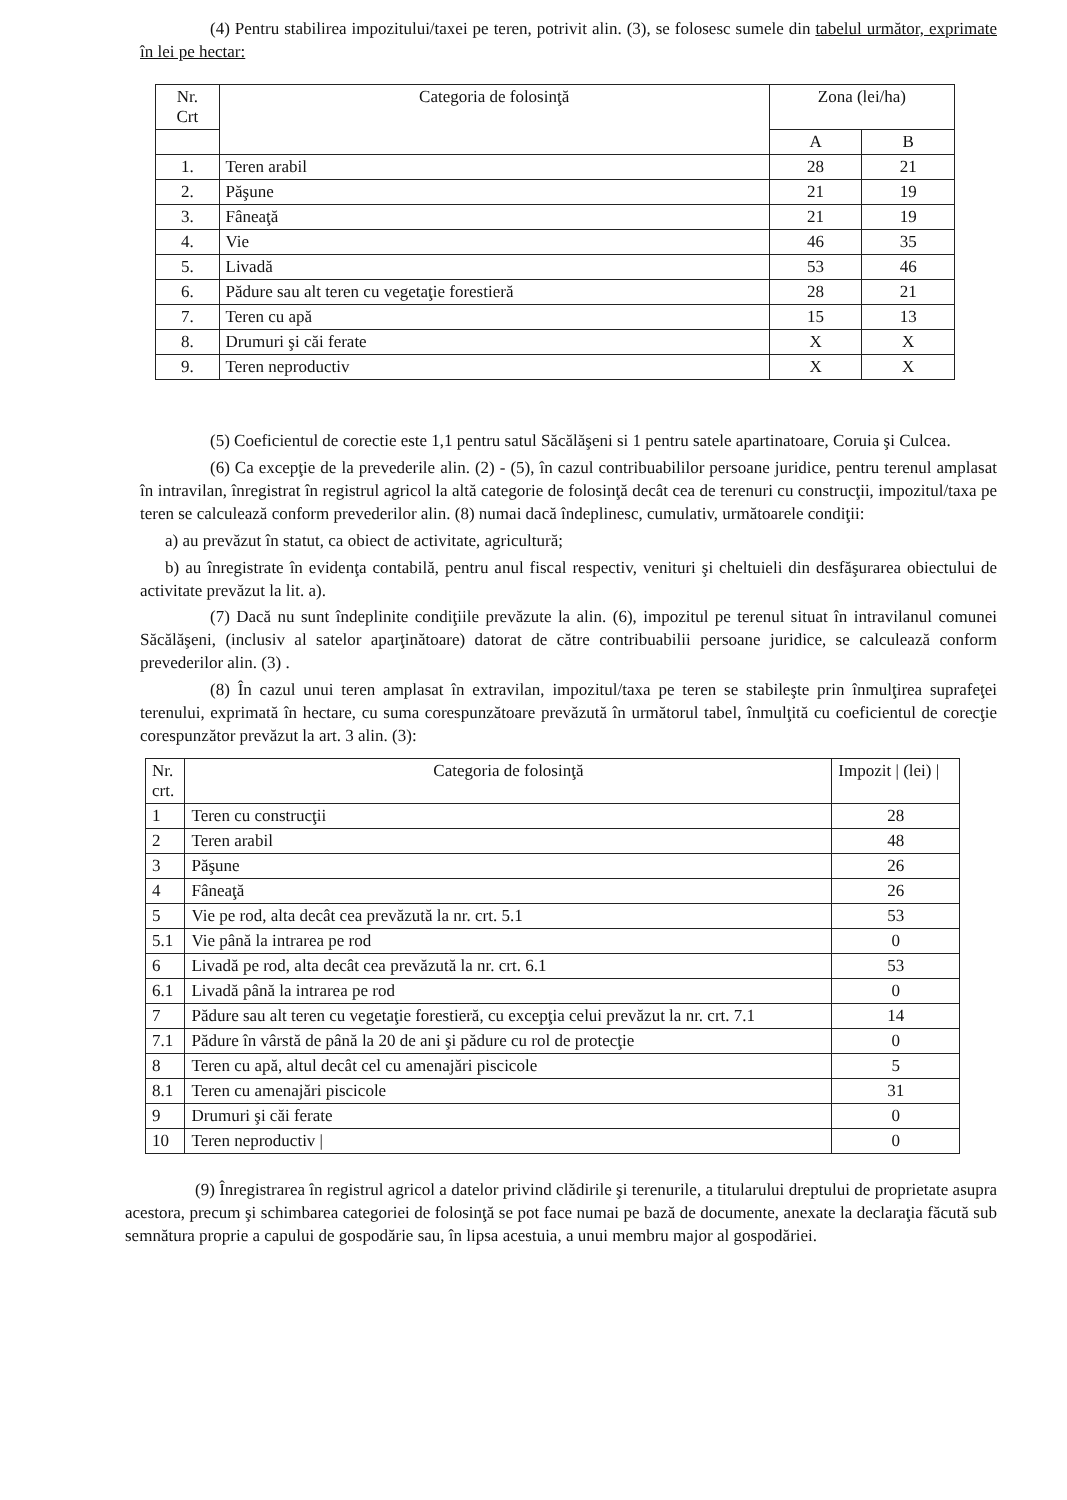(4) Pentru stabilirea impozitului/taxei pe teren, potrivit alin. (3), se folosesc sumele din tabelul următor, exprimate în lei pe hectar:
| Nr. Crt | Categoria de folosinţă | Zona (lei/ha) | |
| --- | --- | --- | --- |
| | | A | B |
| 1. | Teren arabil | 28 | 21 |
| 2. | Păşune | 21 | 19 |
| 3. | Fâneaţă | 21 | 19 |
| 4. | Vie | 46 | 35 |
| 5. | Livadă | 53 | 46 |
| 6. | Pădure sau alt teren cu vegetaţie forestieră | 28 | 21 |
| 7. | Teren cu apă | 15 | 13 |
| 8. | Drumuri şi căi ferate | X | X |
| 9. | Teren neproductiv | X | X |
(5) Coeficientul de corectie este 1,1 pentru satul Săcălăşeni si 1 pentru satele apartinatoare, Coruia şi Culcea.
(6) Ca excepţie de la prevederile alin. (2) - (5), în cazul contribuabililor persoane juridice, pentru terenul amplasat în intravilan, înregistrat în registrul agricol la altă categorie de folosinţă decât cea de terenuri cu construcţii, impozitul/taxa pe teren se calculează conform prevederilor alin. (8) numai dacă îndeplinesc, cumulativ, următoarele condiţii:
a) au prevăzut în statut, ca obiect de activitate, agricultură;
b) au înregistrate în evidenţa contabilă, pentru anul fiscal respectiv, venituri şi cheltuieli din desfăşurarea obiectului de activitate prevăzut la lit. a).
(7) Dacă nu sunt îndeplinite condiţiile prevăzute la alin. (6), impozitul pe terenul situat în intravilanul comunei Săcălăşeni, (inclusiv al satelor aparţinătoare) datorat de către contribuabilii persoane juridice, se calculează conform prevederilor alin. (3) .
(8) În cazul unui teren amplasat în extravilan, impozitul/taxa pe teren se stabileşte prin înmulţirea suprafeţei terenului, exprimată în hectare, cu suma corespunzătoare prevăzută în următorul tabel, înmulţită cu coeficientul de corecţie corespunzător prevăzut la art. 3 alin. (3):
| Nr. crt. | Categoria de folosinţă | Impozit / (lei) / |
| --- | --- | --- |
| 1 | Teren cu construcţii | 28 |
| 2 | Teren arabil | 48 |
| 3 | Păşune | 26 |
| 4 | Fâneaţă | 26 |
| 5 | Vie pe rod, alta decât cea prevăzută la nr. crt. 5.1 | 53 |
| 5.1 | Vie până la intrarea pe rod | 0 |
| 6 | Livadă pe rod, alta decât cea prevăzută la nr. crt. 6.1 | 53 |
| 6.1 | Livadă până la intrarea pe rod | 0 |
| 7 | Pădure sau alt teren cu vegetaţie forestieră, cu excepţia celui prevăzut la nr. crt. 7.1 | 14 |
| 7.1 | Pădure în vârstă de până la 20 de ani şi pădure cu rol de protecţie | 0 |
| 8 | Teren cu apă, altul decât cel cu amenajări piscicole | 5 |
| 8.1 | Teren cu amenajări piscicole | 31 |
| 9 | Drumuri şi căi ferate | 0 |
| 10 | Teren neproductiv / | 0 |
(9) Înregistrarea în registrul agricol a datelor privind clădirile şi terenurile, a titularului dreptului de proprietate asupra acestora, precum şi schimbarea categoriei de folosinţă se pot face numai pe bază de documente, anexate la declaraţia făcută sub semnătura proprie a capului de gospodărie sau, în lipsa acestuia, a unui membru major al gospodăriei.